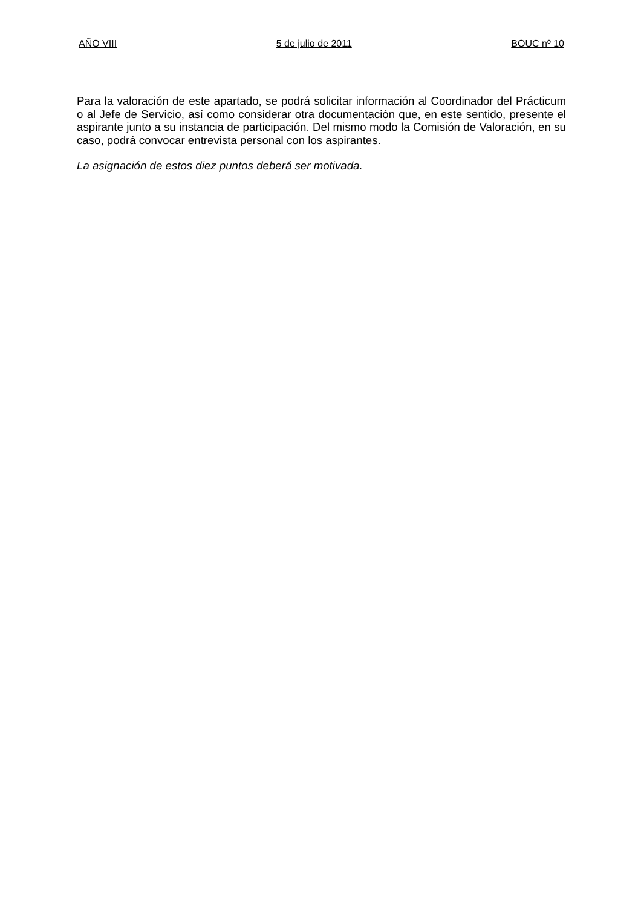AÑO VIII 5 de julio de 2011 BOUC nº 10
Para la valoración de este apartado, se podrá solicitar información al Coordinador del Prácticum o al Jefe de Servicio, así como considerar otra documentación que, en este sentido, presente el aspirante junto a su instancia de participación. Del mismo modo la Comisión de Valoración, en su caso, podrá convocar entrevista personal con los aspirantes.
La asignación de estos diez puntos deberá ser motivada.